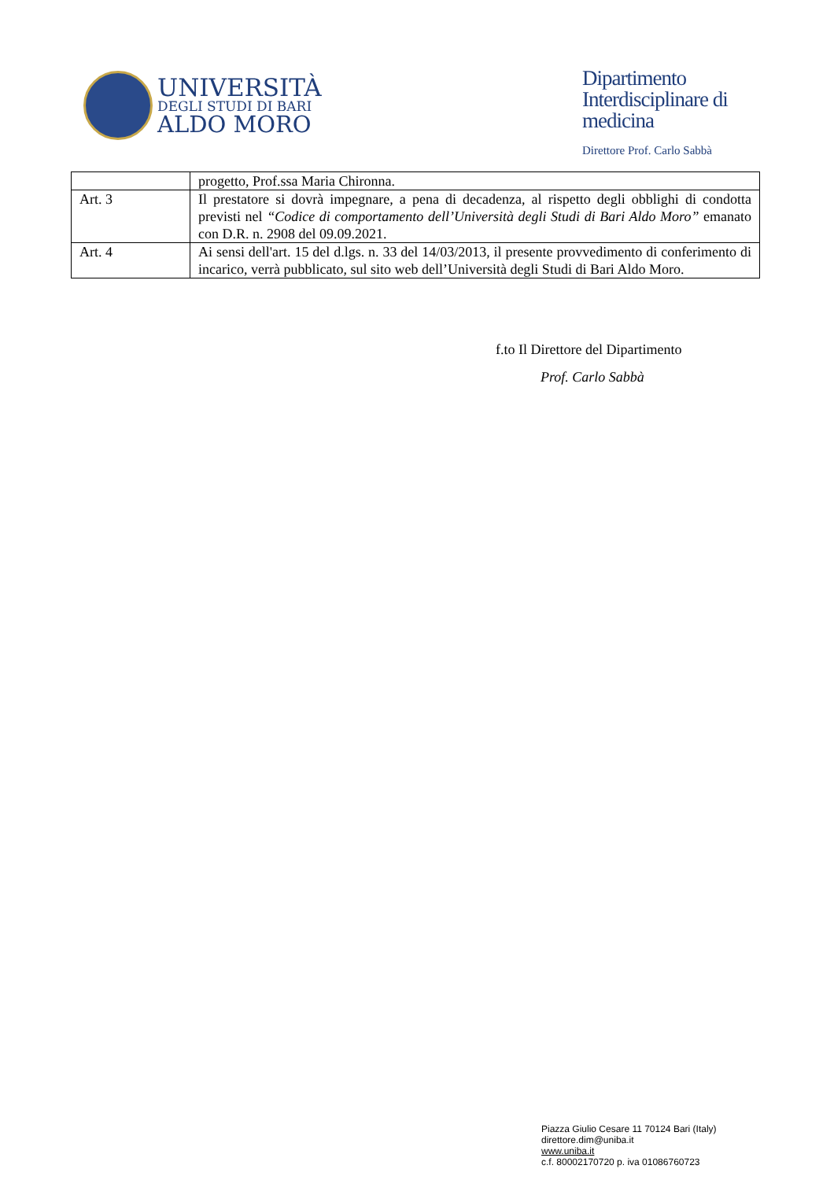UNIVERSITÀ
DEGLI STUDI DI BARI
ALDO MORO
Dipartimento
Interdisciplinare di
medicina
Direttore Prof. Carlo Sabbà
| | progetto, Prof.ssa Maria Chironna. |
| Art. 3 | Il prestatore si dovrà impegnare, a pena di decadenza, al rispetto degli obblighi di condotta previsti nel “Codice di comportamento dell’Università degli Studi di Bari Aldo Moro” emanato con D.R. n. 2908 del 09.09.2021. |
| Art. 4 | Ai sensi dell'art. 15 del d.lgs. n. 33 del 14/03/2013, il presente provvedimento di conferimento di incarico, verrà pubblicato, sul sito web dell’Università degli Studi di Bari Aldo Moro. |
f.to Il Direttore del Dipartimento
Prof. Carlo Sabbà
Piazza Giulio Cesare 11 70124 Bari (Italy)
direttore.dim@uniba.it
www.uniba.it
c.f. 80002170720 p. iva 01086760723